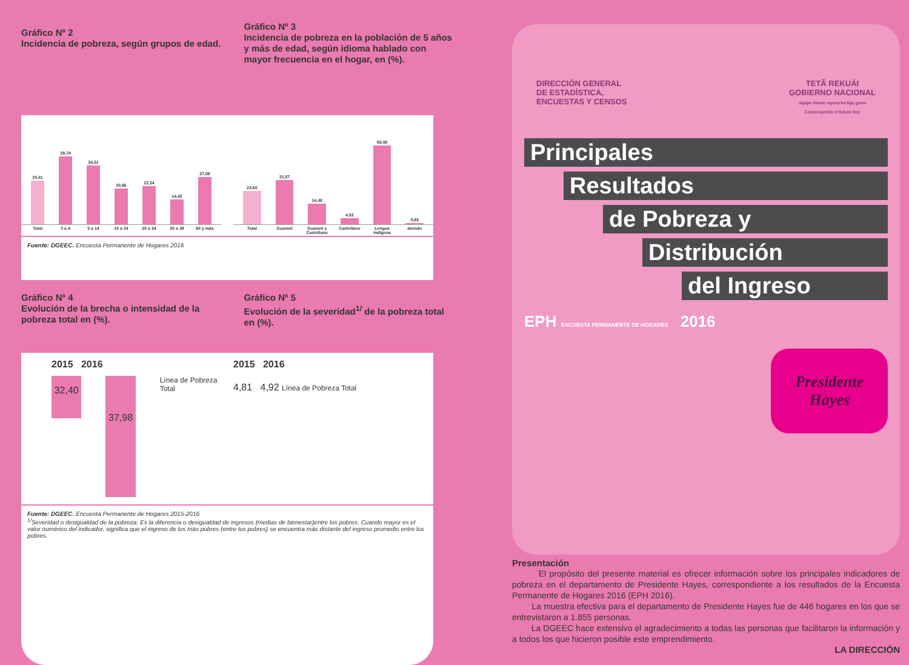Gráfico Nº 2
Incidencia de pobreza, según grupos de edad.
Gráfico Nº 3
Incidencia de pobreza en la población de 5 años y más de edad, según idioma hablado con mayor frecuencia en el hogar, en (%).
25,41
39,74
34,31
20,86
22,24
14,42
27,58
Total 0 a 4 5 a 14 15 a 24 25 a 34 35 a 39 60 y más
23,60
31,57
14,48
4,02
56,08
0,83
Total Guaraní Guaraní y Castellano Castellano Lengua indígena alemán
Fuente: DGEEC. Encuesta Permanente de Hogares 2016
Gráfico Nº 4
Evolución de la brecha o intensidad de la pobreza total en (%).
Gráfico Nº 5
Evolución de la severidad<sup>1/</sup> de la pobreza total en (%).
2015 2016
32,40
37,98
Línea de Pobreza Total
2015 2016
4,81 4,92 Línea de Pobreza Total
Fuente: DGEEC. Encuesta Permanente de Hogares 2015-2016
<sup>1/</sup>Severidad o desigualdad de la pobreza: Es la diferencia o desigualdad de ingresos (medias de bienestar)entre los pobres. Cuando mayor es el valor numérico del indicador, significa que el ingreso de los más pobres (entre los pobres) se encuentra más distante del ingreso promedio entre los pobres.
DIRECCIÓN GENERAL
DE ESTADÍSTICA,
ENCUESTAS Y CENSOS
TETÃ REKUÁI
GOBIERNO NACIONAL
Jajapo ñande rapera ko'ãga guive
Construyendo el futuro hoy
Principales
Resultados
de Pobreza y
Distribución
del Ingreso
EPH ENCUESTA PERMANENTE DE HOGARES
2016
Presidente
Hayes
Presentación
El propósito del presente material es ofrecer información sobre los principales indicadores de pobreza en el departamento de Presidente Hayes, correspondiente a los resultados de la Encuesta Permanente de Hogares 2016 (EPH 2016).
La muestra efectiva para el departamento de Presidente Hayes fue de 446 hogares en los que se entrevistaron a 1.855 personas.
La DGEEC hace extensivo el agradecimiento a todas las personas que facilitaron la información y a todos los que hicieron posible este emprendimiento.
LA DIRECCIÓN